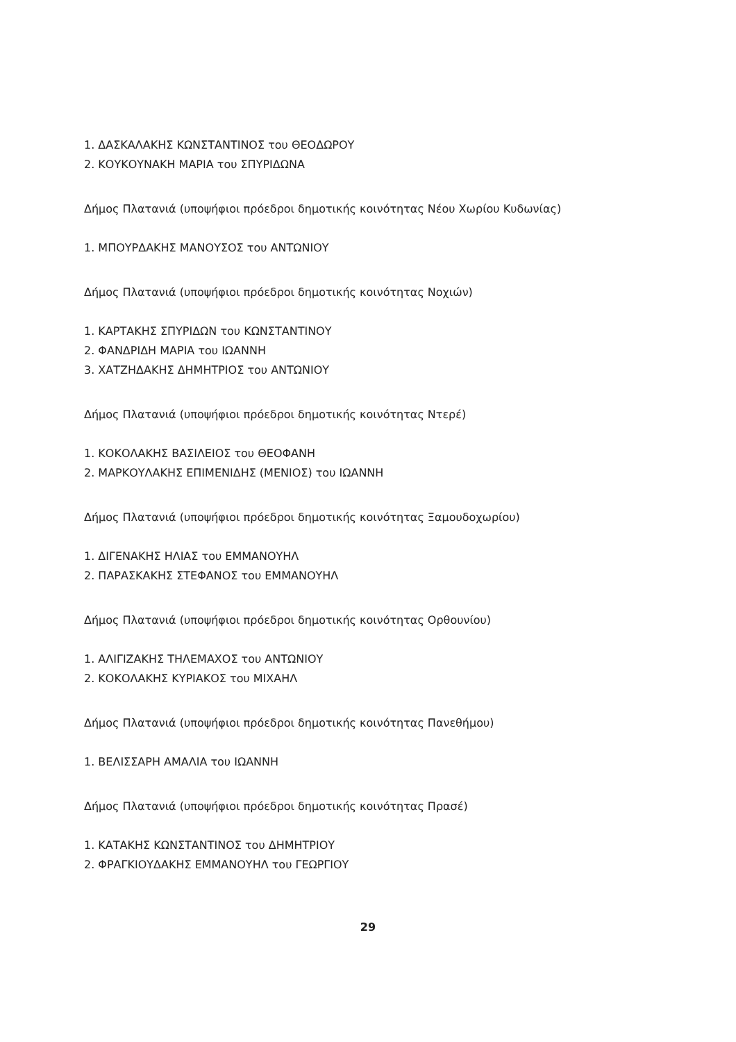1. ΔΑΣΚΑΛΑΚΗΣ ΚΩΝΣΤΑΝΤΙΝΟΣ του ΘΕΟΔΩΡΟΥ
2. ΚΟΥΚΟΥΝΑΚΗ ΜΑΡΙΑ του ΣΠΥΡΙΔΩΝΑ
Δήμος Πλατανιά (υποψήφιοι πρόεδροι δημοτικής κοινότητας Νέου Χωρίου Κυδωνίας)
1. ΜΠΟΥΡΔΑΚΗΣ ΜΑΝΟΥΣΟΣ του ΑΝΤΩΝΙΟΥ
Δήμος Πλατανιά (υποψήφιοι πρόεδροι δημοτικής κοινότητας Νοχιών)
1. ΚΑΡΤΑΚΗΣ ΣΠΥΡΙΔΩΝ του ΚΩΝΣΤΑΝΤΙΝΟΥ
2. ΦΑΝΔΡΙΔΗ ΜΑΡΙΑ του ΙΩΑΝΝΗ
3. ΧΑΤΖΗΔΑΚΗΣ ΔΗΜΗΤΡΙΟΣ του ΑΝΤΩΝΙΟΥ
Δήμος Πλατανιά (υποψήφιοι πρόεδροι δημοτικής κοινότητας Ντερέ)
1. ΚΟΚΟΛΑΚΗΣ ΒΑΣΙΛΕΙΟΣ του ΘΕΟΦΑΝΗ
2. ΜΑΡΚΟΥΛΑΚΗΣ ΕΠΙΜΕΝΙΔΗΣ (ΜΕΝΙΟΣ) του ΙΩΑΝΝΗ
Δήμος Πλατανιά (υποψήφιοι πρόεδροι δημοτικής κοινότητας Ξαμουδοχωρίου)
1. ΔΙΓΕΝΑΚΗΣ ΗΛΙΑΣ του ΕΜΜΑΝΟΥΗΛ
2. ΠΑΡΑΣΚΑΚΗΣ ΣΤΕΦΑΝΟΣ του ΕΜΜΑΝΟΥΗΛ
Δήμος Πλατανιά (υποψήφιοι πρόεδροι δημοτικής κοινότητας Ορθουνίου)
1. ΑΛΙΓΙΖΑΚΗΣ ΤΗΛΕΜΑΧΟΣ του ΑΝΤΩΝΙΟΥ
2. ΚΟΚΟΛΑΚΗΣ ΚΥΡΙΑΚΟΣ του ΜΙΧΑΗΛ
Δήμος Πλατανιά (υποψήφιοι πρόεδροι δημοτικής κοινότητας Πανεθήμου)
1. ΒΕΛΙΣΣΑΡΗ ΑΜΑΛΙΑ του ΙΩΑΝΝΗ
Δήμος Πλατανιά (υποψήφιοι πρόεδροι δημοτικής κοινότητας Πρασέ)
1. ΚΑΤΑΚΗΣ ΚΩΝΣΤΑΝΤΙΝΟΣ του ΔΗΜΗΤΡΙΟΥ
2. ΦΡΑΓΚΙΟΥΔΑΚΗΣ ΕΜΜΑΝΟΥΗΛ του ΓΕΩΡΓΙΟΥ
29